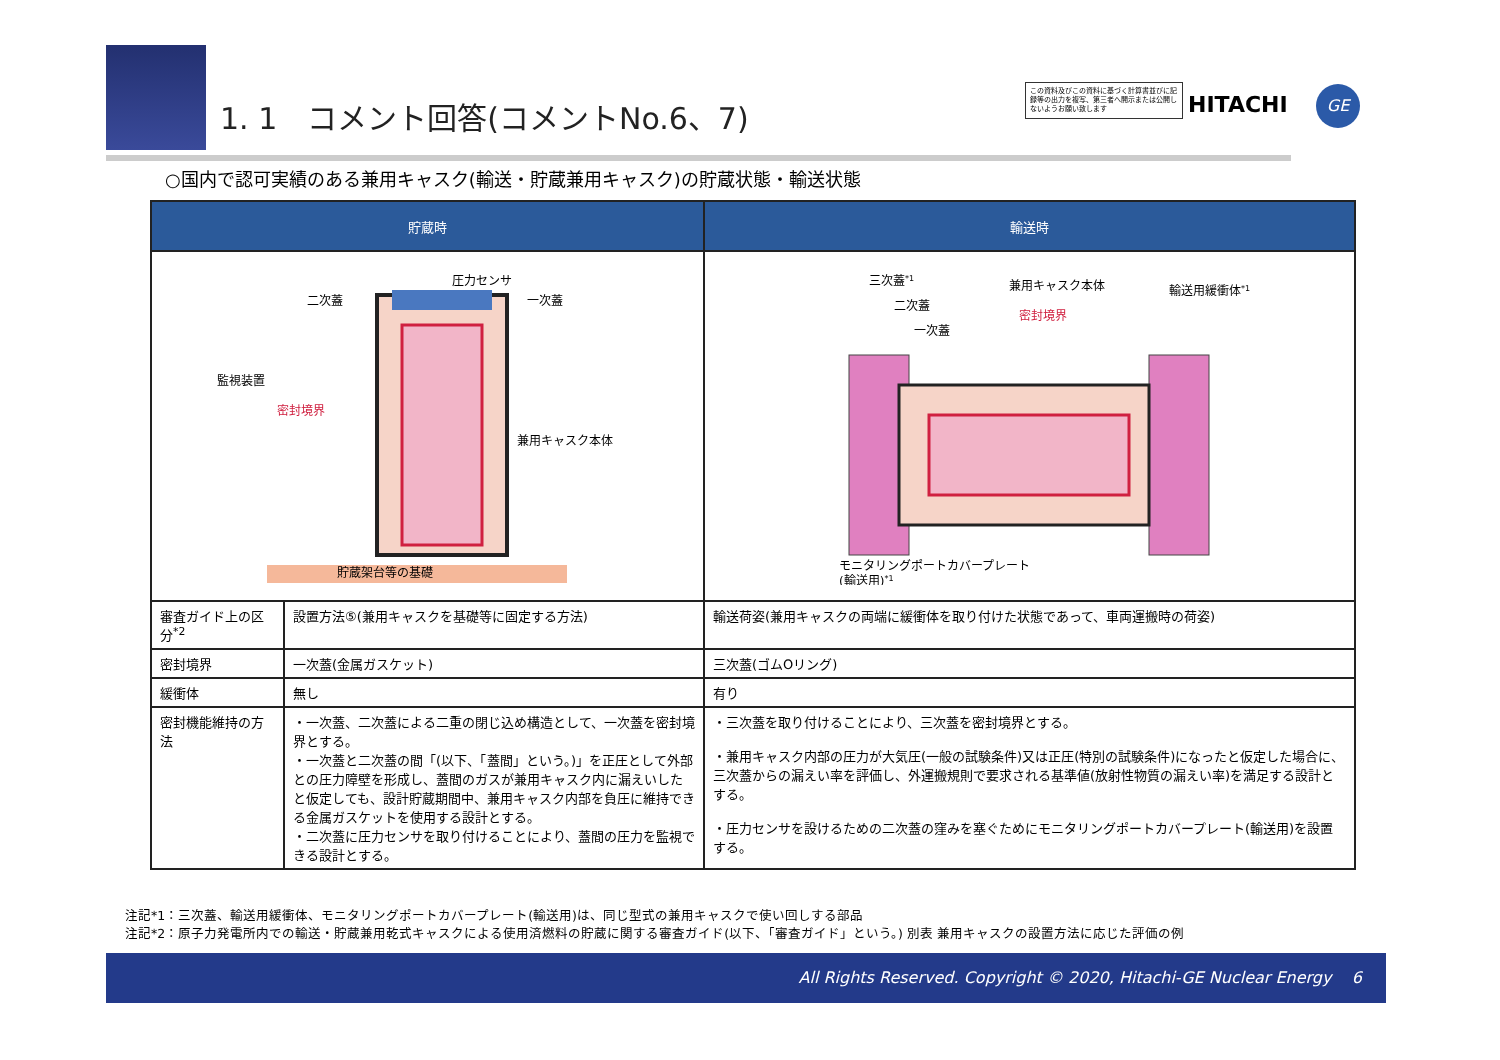1. 1　コメント回答(コメントNo.6、7)
この資料及びこの資料に基づく計算書並びに記録等の出力を複写、第三者へ開示または公開しないようお願い致します
HITACHI GE
○国内で認可実績のある兼用キャスク(輸送・貯蔵兼用キャスク)の貯蔵状態・輸送状態
| 貯蔵時 | | 輸送時 |
| --- | --- | --- |
| 貯蔵架台等の基礎 二次蓋 圧力センサ 一次蓋 監視装置 密封境界 兼用キャスク本体 | | 三次蓋 *1 二次蓋 一次蓋 兼用キャスク本体 密封境界 輸送用緩衝体 *1 モニタリングポートカバープレート (輸送用) *1 |
| 審査ガイド上の区分<sup>*2</sup> | 設置方法⑤(兼用キャスクを基礎等に固定する方法) | 輸送荷姿(兼用キャスクの両端に緩衝体を取り付けた状態であって、車両運搬時の荷姿) |
| 密封境界 | 一次蓋(金属ガスケット) | 三次蓋(ゴムOリング) |
| 緩衝体 | 無し | 有り |
| 密封機能維持の方法 | ・一次蓋、二次蓋による二重の閉じ込め構造として、一次蓋を密封境界とする。 ・一次蓋と二次蓋の間「(以下、「蓋間」という。)」を正圧として外部との圧力障壁を形成し、蓋間のガスが兼用キャスク内に漏えいしたと仮定しても、設計貯蔵期間中、兼用キャスク内部を負圧に維持できる金属ガスケットを使用する設計とする。 ・二次蓋に圧力センサを取り付けることにより、蓋間の圧力を監視できる設計とする。 | ・三次蓋を取り付けることにより、三次蓋を密封境界とする。 ・兼用キャスク内部の圧力が大気圧(一般の試験条件)又は正圧(特別の試験条件)になったと仮定した場合に、三次蓋からの漏えい率を評価し、外運搬規則で要求される基準値(放射性物質の漏えい率)を満足する設計とする。 ・圧力センサを設けるための二次蓋の窪みを塞ぐためにモニタリングポートカバープレート(輸送用)を設置する。 |
注記*1：三次蓋、輸送用緩衝体、モニタリングポートカバープレート(輸送用)は、同じ型式の兼用キャスクで使い回しする部品
注記*2：原子力発電所内での輸送・貯蔵兼用乾式キャスクによる使用済燃料の貯蔵に関する審査ガイド(以下、「審査ガイド」という。) 別表 兼用キャスクの設置方法に応じた評価の例
All Rights Reserved. Copyright © 2020, Hitachi-GE Nuclear Energy 6